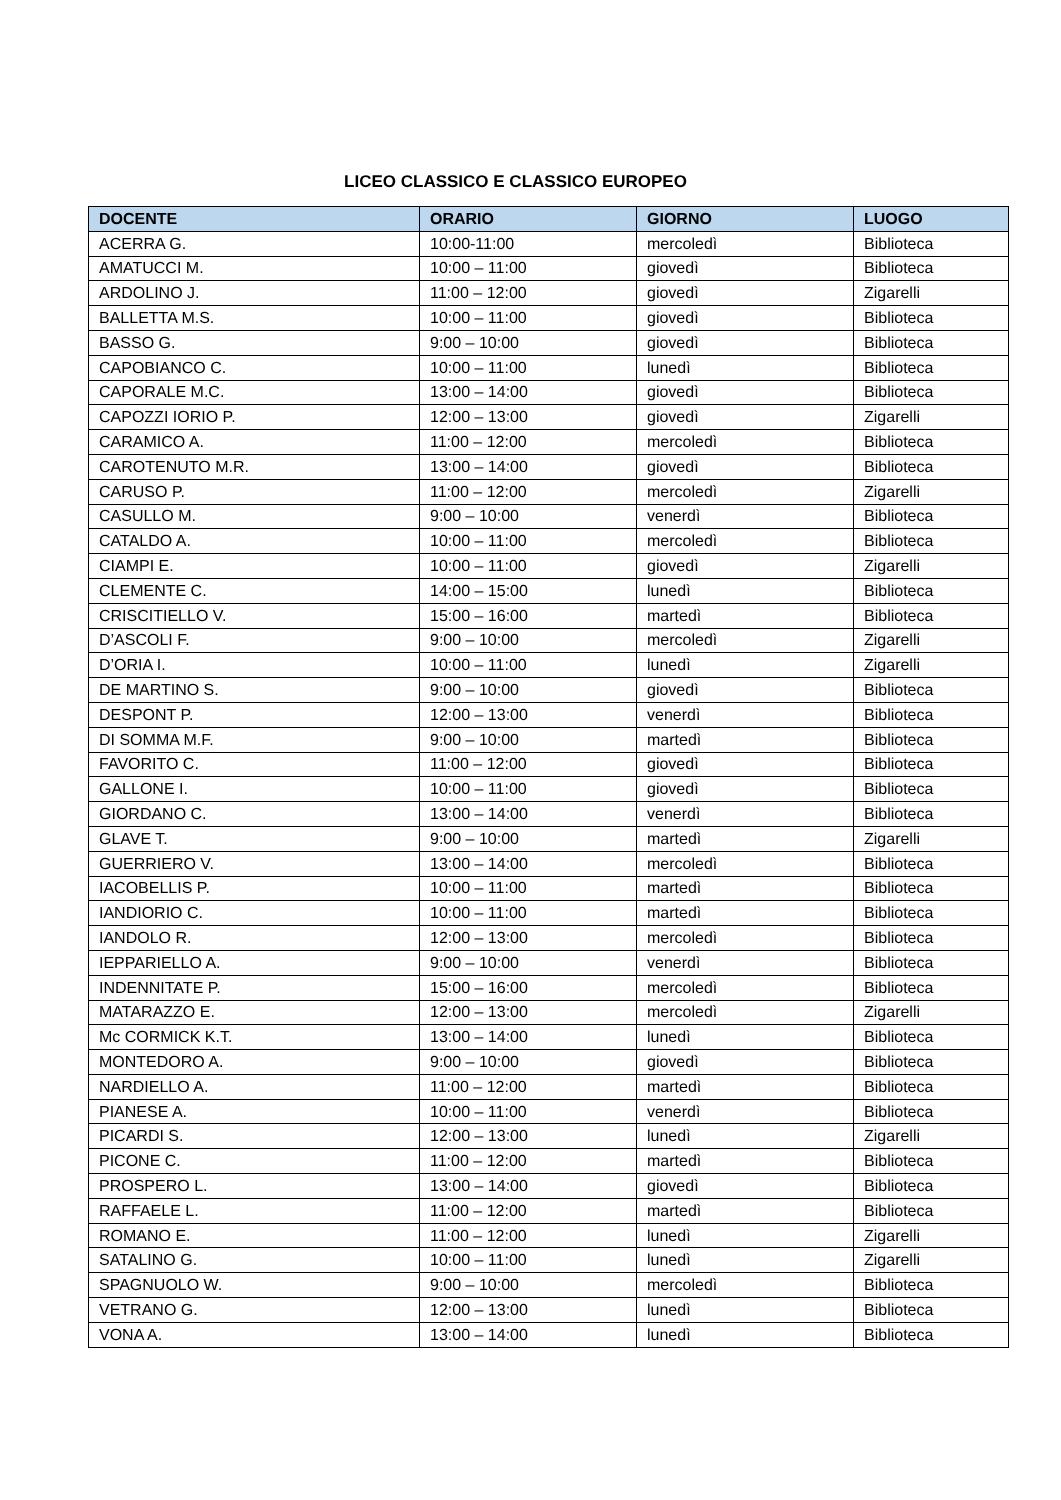LICEO CLASSICO E CLASSICO EUROPEO
| DOCENTE | ORARIO | GIORNO | LUOGO |
| --- | --- | --- | --- |
| ACERRA G. | 10:00-11:00 | mercoledì | Biblioteca |
| AMATUCCI M. | 10:00 – 11:00 | giovedì | Biblioteca |
| ARDOLINO J. | 11:00 – 12:00 | giovedì | Zigarelli |
| BALLETTA M.S. | 10:00 – 11:00 | giovedì | Biblioteca |
| BASSO G. | 9:00 – 10:00 | giovedì | Biblioteca |
| CAPOBIANCO C. | 10:00 – 11:00 | lunedì | Biblioteca |
| CAPORALE M.C. | 13:00 – 14:00 | giovedì | Biblioteca |
| CAPOZZI IORIO P. | 12:00 – 13:00 | giovedì | Zigarelli |
| CARAMICO A. | 11:00 – 12:00 | mercoledì | Biblioteca |
| CAROTENUTO M.R. | 13:00 – 14:00 | giovedì | Biblioteca |
| CARUSO P. | 11:00 – 12:00 | mercoledì | Zigarelli |
| CASULLO M. | 9:00 – 10:00 | venerdì | Biblioteca |
| CATALDO A. | 10:00 – 11:00 | mercoledì | Biblioteca |
| CIAMPI E. | 10:00 – 11:00 | giovedì | Zigarelli |
| CLEMENTE C. | 14:00 – 15:00 | lunedì | Biblioteca |
| CRISCITIELLO V. | 15:00 – 16:00 | martedì | Biblioteca |
| D’ASCOLI F. | 9:00 – 10:00 | mercoledì | Zigarelli |
| D’ORIA I. | 10:00 – 11:00 | lunedì | Zigarelli |
| DE MARTINO S. | 9:00 – 10:00 | giovedì | Biblioteca |
| DESPONT P. | 12:00 – 13:00 | venerdì | Biblioteca |
| DI SOMMA M.F. | 9:00 – 10:00 | martedì | Biblioteca |
| FAVORITO C. | 11:00 – 12:00 | giovedì | Biblioteca |
| GALLONE I. | 10:00 – 11:00 | giovedì | Biblioteca |
| GIORDANO C. | 13:00 – 14:00 | venerdì | Biblioteca |
| GLAVE T. | 9:00 – 10:00 | martedì | Zigarelli |
| GUERRIERO V. | 13:00 – 14:00 | mercoledì | Biblioteca |
| IACOBELLIS P. | 10:00 – 11:00 | martedì | Biblioteca |
| IANDIORIO C. | 10:00 – 11:00 | martedì | Biblioteca |
| IANDOLO R. | 12:00 – 13:00 | mercoledì | Biblioteca |
| IEPPARIELLO A. | 9:00 – 10:00 | venerdì | Biblioteca |
| INDENNITATE P. | 15:00 – 16:00 | mercoledì | Biblioteca |
| MATARAZZO E. | 12:00 – 13:00 | mercoledì | Zigarelli |
| Mc CORMICK K.T. | 13:00 – 14:00 | lunedì | Biblioteca |
| MONTEDORO A. | 9:00 – 10:00 | giovedì | Biblioteca |
| NARDIELLO A. | 11:00 – 12:00 | martedì | Biblioteca |
| PIANESE A. | 10:00 – 11:00 | venerdì | Biblioteca |
| PICARDI S. | 12:00 – 13:00 | lunedì | Zigarelli |
| PICONE C. | 11:00 – 12:00 | martedì | Biblioteca |
| PROSPERO L. | 13:00 – 14:00 | giovedì | Biblioteca |
| RAFFAELE L. | 11:00 – 12:00 | martedì | Biblioteca |
| ROMANO E. | 11:00 – 12:00 | lunedì | Zigarelli |
| SATALINO G. | 10:00 – 11:00 | lunedì | Zigarelli |
| SPAGNUOLO W. | 9:00 – 10:00 | mercoledì | Biblioteca |
| VETRANO G. | 12:00 – 13:00 | lunedì | Biblioteca |
| VONA A. | 13:00 – 14:00 | lunedì | Biblioteca |